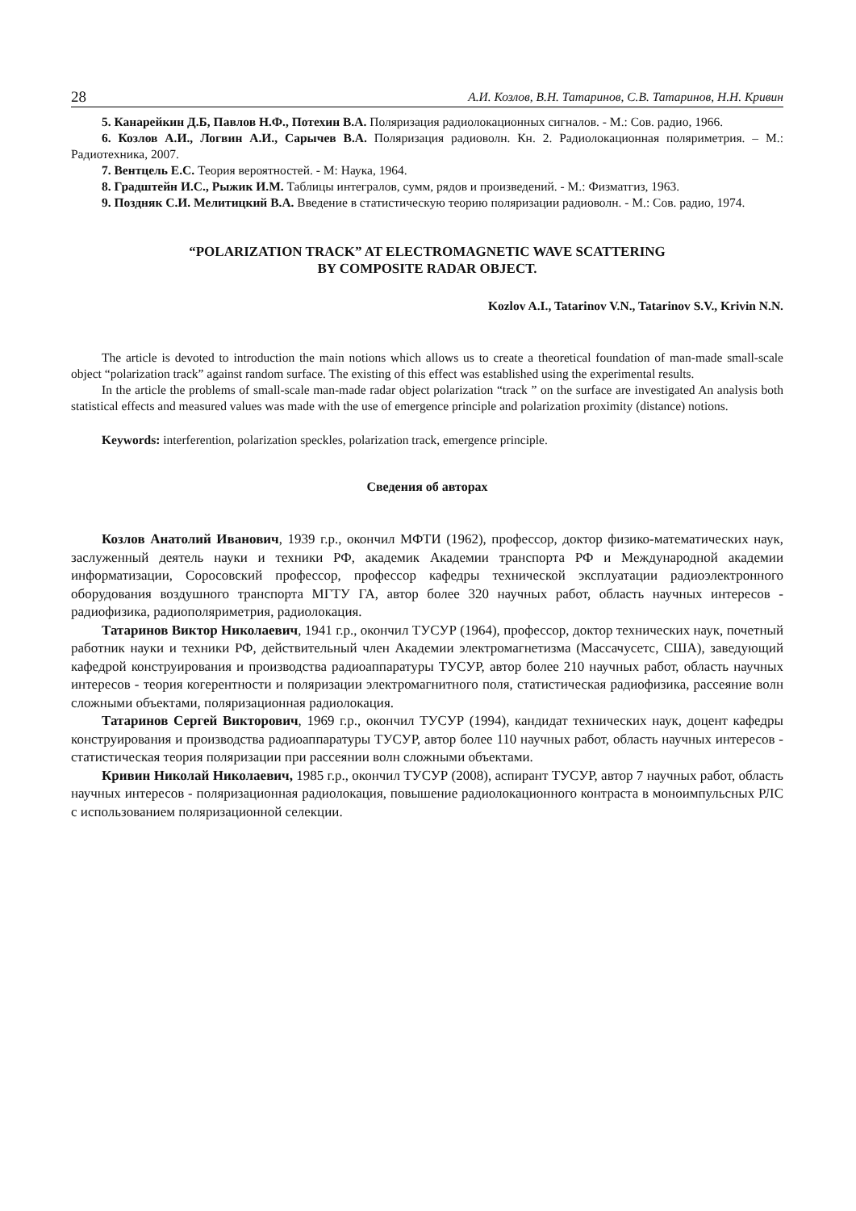28 А.И. Козлов, В.Н. Татаринов, С.В. Татаринов, Н.Н. Кривин
5. Канарейкин Д.Б, Павлов Н.Ф., Потехин В.А. Поляризация радиолокационных сигналов. - М.: Сов. радио, 1966.
6. Козлов А.И., Логвин А.И., Сарычев В.А. Поляризация радиоволн. Кн. 2. Радиолокационная поляриметрия. – М.: Радиотехника, 2007.
7. Вентцель Е.С. Теория вероятностей. - М: Наука, 1964.
8. Градштейн И.С., Рыжик И.М. Таблицы интегралов, сумм, рядов и произведений. - М.: Физматгиз, 1963.
9. Поздняк С.И. Мелитицкий В.А. Введение в статистическую теорию поляризации радиоволн. - М.: Сов. радио, 1974.
“POLARIZATION TRACK” AT ELECTROMAGNETIC WAVE SCATTERING
BY COMPOSITE RADAR OBJECT.
Kozlov A.I., Tatarinov V.N., Tatarinov S.V., Krivin N.N.
The article is devoted to introduction the main notions which allows us to create a theoretical foundation of man-made small-scale object “polarization track” against random surface. The existing of this effect was established using the experimental results.
In the article the problems of small-scale man-made radar object polarization “track ” on the surface are investigated An analysis both statistical effects and measured values was made with the use of emergence principle and polarization proximity (distance) notions.
Keywords: interferention, polarization speckles, polarization track, emergence principle.
Сведения об авторах
Козлов Анатолий Иванович, 1939 г.р., окончил МФТИ (1962), профессор, доктор физико-математических наук, заслуженный деятель науки и техники РФ, академик Академии транспорта РФ и Международной академии информатизации, Соросовский профессор, профессор кафедры технической эксплуатации радиоэлектронного оборудования воздушного транспорта МГТУ ГА, автор более 320 научных работ, область научных интересов - радиофизика, радиополяриметрия, радиолокация.
Татаринов Виктор Николаевич, 1941 г.р., окончил ТУСУР (1964), профессор, доктор технических наук, почетный работник науки и техники РФ, действительный член Академии электромагнетизма (Массачусетс, США), заведующий кафедрой конструирования и производства радиоаппаратуры ТУСУР, автор более 210 научных работ, область научных интересов - теория когерентности и поляризации электромагнитного поля, статистическая радиофизика, рассеяние волн сложными объектами, поляризационная радиолокация.
Татаринов Сергей Викторович, 1969 г.р., окончил ТУСУР (1994), кандидат технических наук, доцент кафедры конструирования и производства радиоаппаратуры ТУСУР, автор более 110 научных работ, область научных интересов - статистическая теория поляризации при рассеянии волн сложными объектами.
Кривин Николай Николаевич, 1985 г.р., окончил ТУСУР (2008), аспирант ТУСУР, автор 7 научных работ, область научных интересов - поляризационная радиолокация, повышение радиолокационного контраста в моноимпульсных РЛС с использованием поляризационной селекции.